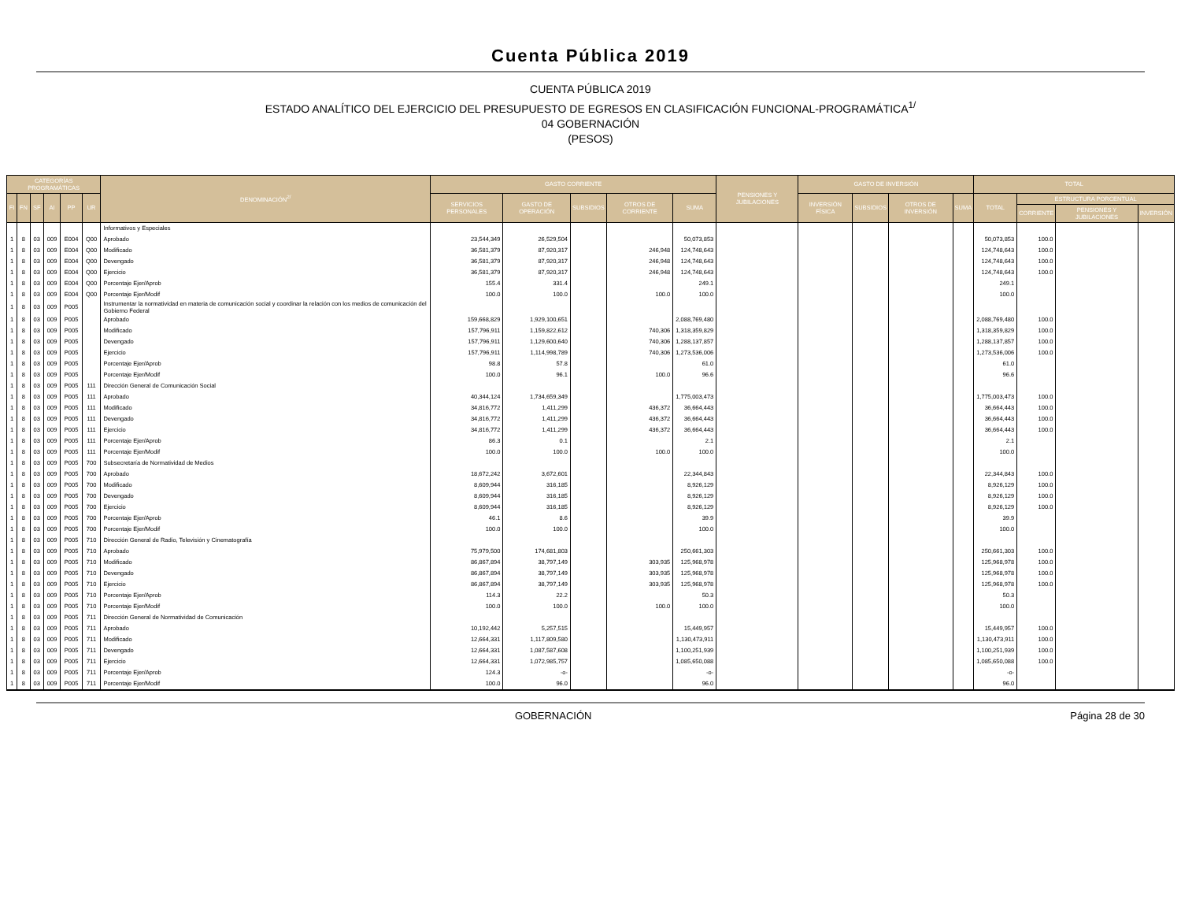Cuenta Pública 2019
CUENTA PÚBLICA 2019
ESTADO ANALÍTICO DEL EJERCICIO DEL PRESUPUESTO DE EGRESOS EN CLASIFICACIÓN FUNCIONAL-PROGRAMÁTICA<sup>1/</sup>
04 GOBERNACIÓN
(PESOS)
| CATEGORÍAS PROGRAMÁTICAS | | | | | | DENOMINACIÓN<sup>2/</sup> | GASTO CORRIENTE | | | | | PENSIONES Y JUBILACIONES | GASTO DE INVERSIÓN | | | | TOTAL | | | |
| --- | --- | --- | --- | --- | --- | --- | --- | --- | --- | --- | --- | --- | --- | --- | --- | --- | --- | --- | --- | --- |
| FI | FN | SF | AI | PP | UR | | SERVICIOS PERSONALES | GASTO DE OPERACIÓN | SUBSIDIOS | OTROS DE CORRIENTE | SUMA | | INVERSIÓN FÍSICA | SUBSIDIOS | OTROS DE INVERSIÓN | SUMA | TOTAL | ESTRUCTURA PORCENTUAL | | |
| | | | | | | | | | | | | | | | | | | CORRIENTE | PENSIONES Y JUBILACIONES | INVERSIÓN |
| | | | | | | Informativos y Especiales | | | | | | | | | | | | | | |
| 1 | 8 | 03 | 009 | E004 | Q00 | Aprobado | 23,544,349 | 26,529,504 | | | 50,073,853 | | | | | | 50,073,853 | 100.0 | | |
| 1 | 8 | 03 | 009 | E004 | Q00 | Modificado | 36,581,379 | 87,920,317 | | 246,948 | 124,748,643 | | | | | | 124,748,643 | 100.0 | | |
| 1 | 8 | 03 | 009 | E004 | Q00 | Devengado | 36,581,379 | 87,920,317 | | 246,948 | 124,748,643 | | | | | | 124,748,643 | 100.0 | | |
| 1 | 8 | 03 | 009 | E004 | Q00 | Ejercicio | 36,581,379 | 87,920,317 | | 246,948 | 124,748,643 | | | | | | 124,748,643 | 100.0 | | |
| 1 | 8 | 03 | 009 | E004 | Q00 | Porcentaje Ejer/Aprob | 155.4 | 331.4 | | | 249.1 | | | | | | 249.1 | | | |
| 1 | 8 | 03 | 009 | E004 | Q00 | Porcentaje Ejer/Modif | 100.0 | 100.0 | | 100.0 | 100.0 | | | | | | 100.0 | | | |
| 1 | 8 | 03 | 009 | P005 | | Instrumentar la normatividad en materia de comunicación social y coordinar la relación con los medios de comunicación del Gobierno Federal | | | | | | | | | | | | | | |
| 1 | 8 | 03 | 009 | P005 | | Aprobado | 159,668,829 | 1,929,100,651 | | | 2,088,769,480 | | | | | | 2,088,769,480 | 100.0 | | |
| 1 | 8 | 03 | 009 | P005 | | Modificado | 157,796,911 | 1,159,822,612 | | 740,306 | 1,318,359,829 | | | | | | 1,318,359,829 | 100.0 | | |
| 1 | 8 | 03 | 009 | P005 | | Devengado | 157,796,911 | 1,129,600,640 | | 740,306 | 1,288,137,857 | | | | | | 1,288,137,857 | 100.0 | | |
| 1 | 8 | 03 | 009 | P005 | | Ejercicio | 157,796,911 | 1,114,998,789 | | 740,306 | 1,273,536,006 | | | | | | 1,273,536,006 | 100.0 | | |
| 1 | 8 | 03 | 009 | P005 | | Porcentaje Ejer/Aprob | 98.8 | 57.8 | | | 61.0 | | | | | | 61.0 | | | |
| 1 | 8 | 03 | 009 | P005 | | Porcentaje Ejer/Modif | 100.0 | 96.1 | | 100.0 | 96.6 | | | | | | 96.6 | | | |
| 1 | 8 | 03 | 009 | P005 | 111 | Dirección General de Comunicación Social | | | | | | | | | | | | | | |
| 1 | 8 | 03 | 009 | P005 | 111 | Aprobado | 40,344,124 | 1,734,659,349 | | | 1,775,003,473 | | | | | | 1,775,003,473 | 100.0 | | |
| 1 | 8 | 03 | 009 | P005 | 111 | Modificado | 34,816,772 | 1,411,299 | | 436,372 | 36,664,443 | | | | | | 36,664,443 | 100.0 | | |
| 1 | 8 | 03 | 009 | P005 | 111 | Devengado | 34,816,772 | 1,411,299 | | 436,372 | 36,664,443 | | | | | | 36,664,443 | 100.0 | | |
| 1 | 8 | 03 | 009 | P005 | 111 | Ejercicio | 34,816,772 | 1,411,299 | | 436,372 | 36,664,443 | | | | | | 36,664,443 | 100.0 | | |
| 1 | 8 | 03 | 009 | P005 | 111 | Porcentaje Ejer/Aprob | 86.3 | 0.1 | | | 2.1 | | | | | | 2.1 | | | |
| 1 | 8 | 03 | 009 | P005 | 111 | Porcentaje Ejer/Modif | 100.0 | 100.0 | | 100.0 | 100.0 | | | | | | 100.0 | | | |
| 1 | 8 | 03 | 009 | P005 | 700 | Subsecretaría de Normatividad de Medios | | | | | | | | | | | | | | |
| 1 | 8 | 03 | 009 | P005 | 700 | Aprobado | 18,672,242 | 3,672,601 | | | 22,344,843 | | | | | | 22,344,843 | 100.0 | | |
| 1 | 8 | 03 | 009 | P005 | 700 | Modificado | 8,609,944 | 316,185 | | | 8,926,129 | | | | | | 8,926,129 | 100.0 | | |
| 1 | 8 | 03 | 009 | P005 | 700 | Devengado | 8,609,944 | 316,185 | | | 8,926,129 | | | | | | 8,926,129 | 100.0 | | |
| 1 | 8 | 03 | 009 | P005 | 700 | Ejercicio | 8,609,944 | 316,185 | | | 8,926,129 | | | | | | 8,926,129 | 100.0 | | |
| 1 | 8 | 03 | 009 | P005 | 700 | Porcentaje Ejer/Aprob | 46.1 | 8.6 | | | 39.9 | | | | | | 39.9 | | | |
| 1 | 8 | 03 | 009 | P005 | 700 | Porcentaje Ejer/Modif | 100.0 | 100.0 | | | 100.0 | | | | | | 100.0 | | | |
| 1 | 8 | 03 | 009 | P005 | 710 | Dirección General de Radio, Televisión y Cinematografía | | | | | | | | | | | | | | |
| 1 | 8 | 03 | 009 | P005 | 710 | Aprobado | 75,979,500 | 174,681,803 | | | 250,661,303 | | | | | | 250,661,303 | 100.0 | | |
| 1 | 8 | 03 | 009 | P005 | 710 | Modificado | 86,867,894 | 38,797,149 | | 303,935 | 125,968,978 | | | | | | 125,968,978 | 100.0 | | |
| 1 | 8 | 03 | 009 | P005 | 710 | Devengado | 86,867,894 | 38,797,149 | | 303,935 | 125,968,978 | | | | | | 125,968,978 | 100.0 | | |
| 1 | 8 | 03 | 009 | P005 | 710 | Ejercicio | 86,867,894 | 38,797,149 | | 303,935 | 125,968,978 | | | | | | 125,968,978 | 100.0 | | |
| 1 | 8 | 03 | 009 | P005 | 710 | Porcentaje Ejer/Aprob | 114.3 | 22.2 | | | 50.3 | | | | | | 50.3 | | | |
| 1 | 8 | 03 | 009 | P005 | 710 | Porcentaje Ejer/Modif | 100.0 | 100.0 | | 100.0 | 100.0 | | | | | | 100.0 | | | |
| 1 | 8 | 03 | 009 | P005 | 711 | Dirección General de Normatividad de Comunicación | | | | | | | | | | | | | | |
| 1 | 8 | 03 | 009 | P005 | 711 | Aprobado | 10,192,442 | 5,257,515 | | | 15,449,957 | | | | | | 15,449,957 | 100.0 | | |
| 1 | 8 | 03 | 009 | P005 | 711 | Modificado | 12,664,331 | 1,117,809,580 | | | 1,130,473,911 | | | | | | 1,130,473,911 | 100.0 | | |
| 1 | 8 | 03 | 009 | P005 | 711 | Devengado | 12,664,331 | 1,087,587,608 | | | 1,100,251,939 | | | | | | 1,100,251,939 | 100.0 | | |
| 1 | 8 | 03 | 009 | P005 | 711 | Ejercicio | 12,664,331 | 1,072,985,757 | | | 1,085,650,088 | | | | | | 1,085,650,088 | 100.0 | | |
| 1 | 8 | 03 | 009 | P005 | 711 | Porcentaje Ejer/Aprob | 124.3 | -o- | | | -o- | | | | | | -o- | | | |
| 1 | 8 | 03 | 009 | P005 | 711 | Porcentaje Ejer/Modif | 100.0 | 96.0 | | | 96.0 | | | | | | 96.0 | | | |
GOBERNACIÓN Página 28 de 30